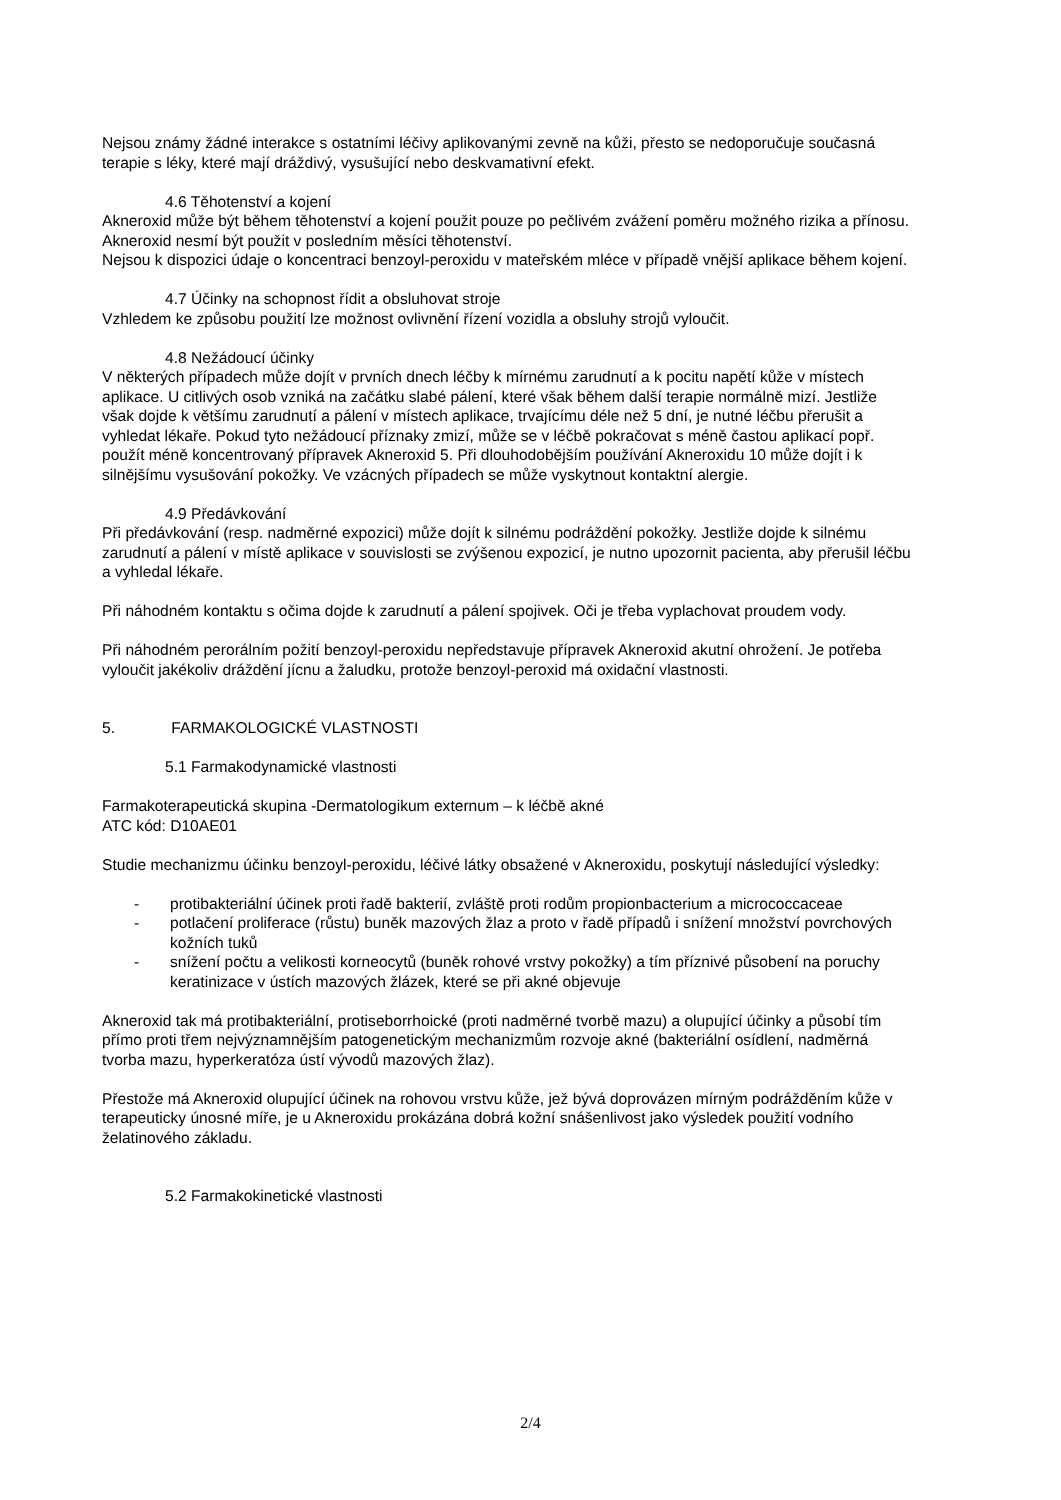Nejsou známy žádné interakce s ostatními léčivy aplikovanými zevně na kůži, přesto se nedoporučuje současná terapie s léky, které mají dráždivý, vysušující nebo deskvamativní efekt.
4.6 Těhotenství a kojení
Akneroxid může být během těhotenství a kojení použit pouze po pečlivém zvážení poměru možného rizika a přínosu. Akneroxid nesmí být použit v posledním měsíci těhotenství.
Nejsou k dispozici údaje o koncentraci benzoyl-peroxidu v mateřském mléce v případě vnější aplikace během kojení.
4.7 Účinky na schopnost řídit a obsluhovat stroje
Vzhledem ke způsobu použití lze možnost ovlivnění řízení vozidla a obsluhy strojů vyloučit.
4.8 Nežádoucí účinky
V některých případech může dojít v prvních dnech léčby k mírnému zarudnutí a k pocitu napětí kůže v místech aplikace. U citlivých osob vzniká na začátku slabé pálení, které však během další terapie normálně mizí. Jestliže však dojde k většímu zarudnutí a pálení v místech aplikace, trvajícímu déle než 5 dní, je nutné léčbu přerušit a vyhledat lékaře. Pokud tyto nežádoucí příznaky zmizí, může se v léčbě pokračovat s méně častou aplikací popř. použít méně koncentrovaný přípravek Akneroxid 5. Při dlouhodobějším používání Akneroxidu 10 může dojít i k silnějšímu vysušování pokožky. Ve vzácných případech se může vyskytnout kontaktní alergie.
4.9 Předávkování
Při předávkování (resp. nadměrné expozici) může dojít k silnému podráždění pokožky. Jestliže dojde k silnému zarudnutí a pálení v místě aplikace v souvislosti se zvýšenou expozicí, je nutno upozornit pacienta, aby přerušil léčbu a vyhledal lékaře.
Při náhodném kontaktu s očima dojde k zarudnutí a pálení spojivek. Oči je třeba vyplachovat proudem vody.
Při náhodném perorálním požití benzoyl-peroxidu nepředstavuje přípravek Akneroxid akutní ohrožení. Je potřeba vyloučit jakékoliv dráždění jícnu a žaludku, protože benzoyl-peroxid má oxidační vlastnosti.
5. FARMAKOLOGICKÉ VLASTNOSTI
5.1 Farmakodynamické vlastnosti
Farmakoterapeutická skupina -Dermatologikum externum – k léčbě akné
ATC kód: D10AE01
Studie mechanizmu účinku benzoyl-peroxidu, léčivé látky obsažené v Akneroxidu, poskytují následující výsledky:
- protibakteriální účinek proti řadě bakterií, zvláště proti rodům propionbacterium a micrococcaceae
- potlačení proliferace (růstu) buněk mazových žlaz a proto v řadě případů i snížení množství povrchových kožních tuků
- snížení počtu a velikosti korneocytů (buněk rohové vrstvy pokožky) a tím příznivé působení na poruchy keratinizace v ústích mazových žlázek, které se při akné objevuje
Akneroxid tak má protibakteriální, protiseborrhoické (proti nadměrné tvorbě mazu) a olupující účinky a působí tím přímo proti třem nejvýznamnějším patogenetickým mechanizmům rozvoje akné (bakteriální osídlení, nadměrná tvorba mazu, hyperkeratóza ústí vývodů mazových žlaz).
Přestože má Akneroxid olupující účinek na rohovou vrstvu kůže, jež bývá doprovázen mírným podrážděním kůže v terapeuticky únosné míře, je u Akneroxidu prokázána dobrá kožní snášenlivost jako výsledek použití vodního želatinového základu.
5.2 Farmakokinetické vlastnosti
2/4